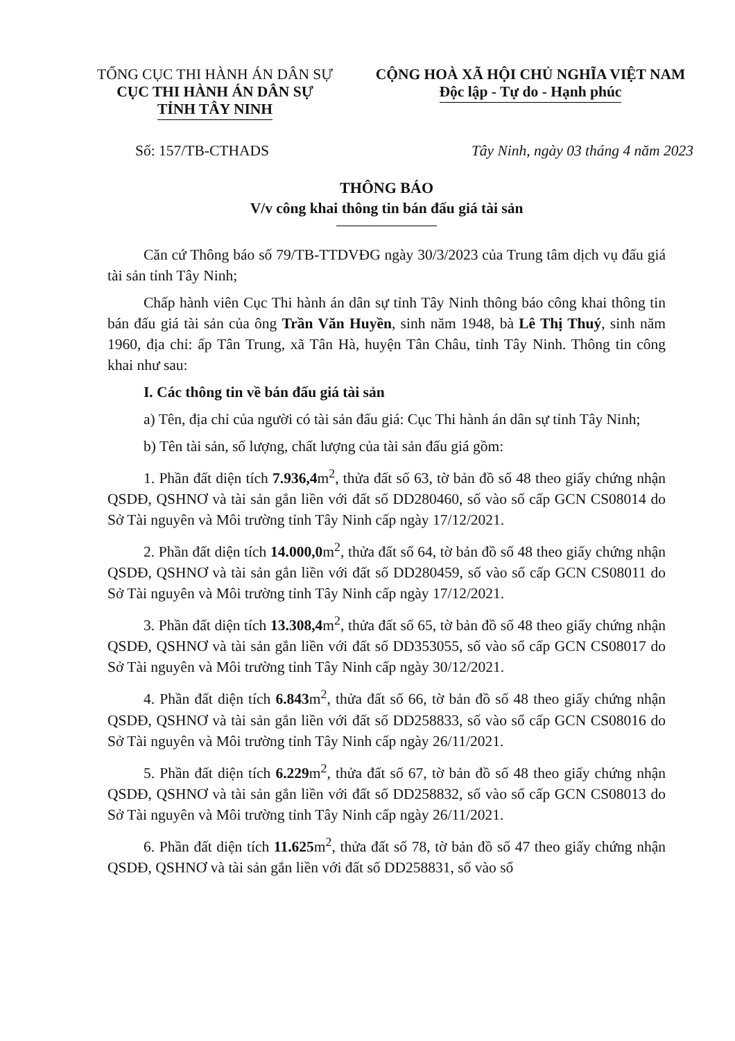TỔNG CỤC THI HÀNH ÁN DÂN SỰ
CỤC THI HÀNH ÁN DÂN SỰ
TỈNH TÂY NINH
CỘNG HOÀ XÃ HỘI CHỦ NGHĨA VIỆT NAM
Độc lập - Tự do - Hạnh phúc
Số: 157/TB-CTHADS Tây Ninh, ngày 03 tháng 4 năm 2023
THÔNG BÁO
V/v công khai thông tin bán đấu giá tài sản
Căn cứ Thông báo số 79/TB-TTDVĐG ngày 30/3/2023 của Trung tâm dịch vụ đấu giá tài sản tỉnh Tây Ninh;
Chấp hành viên Cục Thi hành án dân sự tỉnh Tây Ninh thông báo công khai thông tin bán đấu giá tài sản của ông Trần Văn Huyền, sinh năm 1948, bà Lê Thị Thuý, sinh năm 1960, địa chỉ: ấp Tân Trung, xã Tân Hà, huyện Tân Châu, tỉnh Tây Ninh. Thông tin công khai như sau:
I. Các thông tin về bán đấu giá tài sản
a) Tên, địa chỉ của người có tài sản đấu giá: Cục Thi hành án dân sự tỉnh Tây Ninh;
b) Tên tài sản, số lượng, chất lượng của tài sản đấu giá gồm:
1. Phần đất diện tích 7.936,4m<sup>2</sup>, thửa đất số 63, tờ bản đồ số 48 theo giấy chứng nhận QSDĐ, QSHNƠ và tài sản gắn liền với đất số DD280460, số vào sổ cấp GCN CS08014 do Sở Tài nguyên và Môi trường tỉnh Tây Ninh cấp ngày 17/12/2021.
2. Phần đất diện tích 14.000,0m<sup>2</sup>, thửa đất số 64, tờ bản đồ số 48 theo giấy chứng nhận QSDĐ, QSHNƠ và tài sản gắn liền với đất số DD280459, số vào sổ cấp GCN CS08011 do Sở Tài nguyên và Môi trường tỉnh Tây Ninh cấp ngày 17/12/2021.
3. Phần đất diện tích 13.308,4m<sup>2</sup>, thửa đất số 65, tờ bản đồ số 48 theo giấy chứng nhận QSDĐ, QSHNƠ và tài sản gắn liền với đất số DD353055, số vào sổ cấp GCN CS08017 do Sở Tài nguyên và Môi trường tỉnh Tây Ninh cấp ngày 30/12/2021.
4. Phần đất diện tích 6.843m<sup>2</sup>, thửa đất số 66, tờ bản đồ số 48 theo giấy chứng nhận QSDĐ, QSHNƠ và tài sản gắn liền với đất số DD258833, số vào sổ cấp GCN CS08016 do Sở Tài nguyên và Môi trường tỉnh Tây Ninh cấp ngày 26/11/2021.
5. Phần đất diện tích 6.229m<sup>2</sup>, thửa đất số 67, tờ bản đồ số 48 theo giấy chứng nhận QSDĐ, QSHNƠ và tài sản gắn liền với đất số DD258832, số vào sổ cấp GCN CS08013 do Sở Tài nguyên và Môi trường tỉnh Tây Ninh cấp ngày 26/11/2021.
6. Phần đất diện tích 11.625m<sup>2</sup>, thửa đất số 78, tờ bản đồ số 47 theo giấy chứng nhận QSDĐ, QSHNƠ và tài sản gắn liền với đất số DD258831, số vào sổ